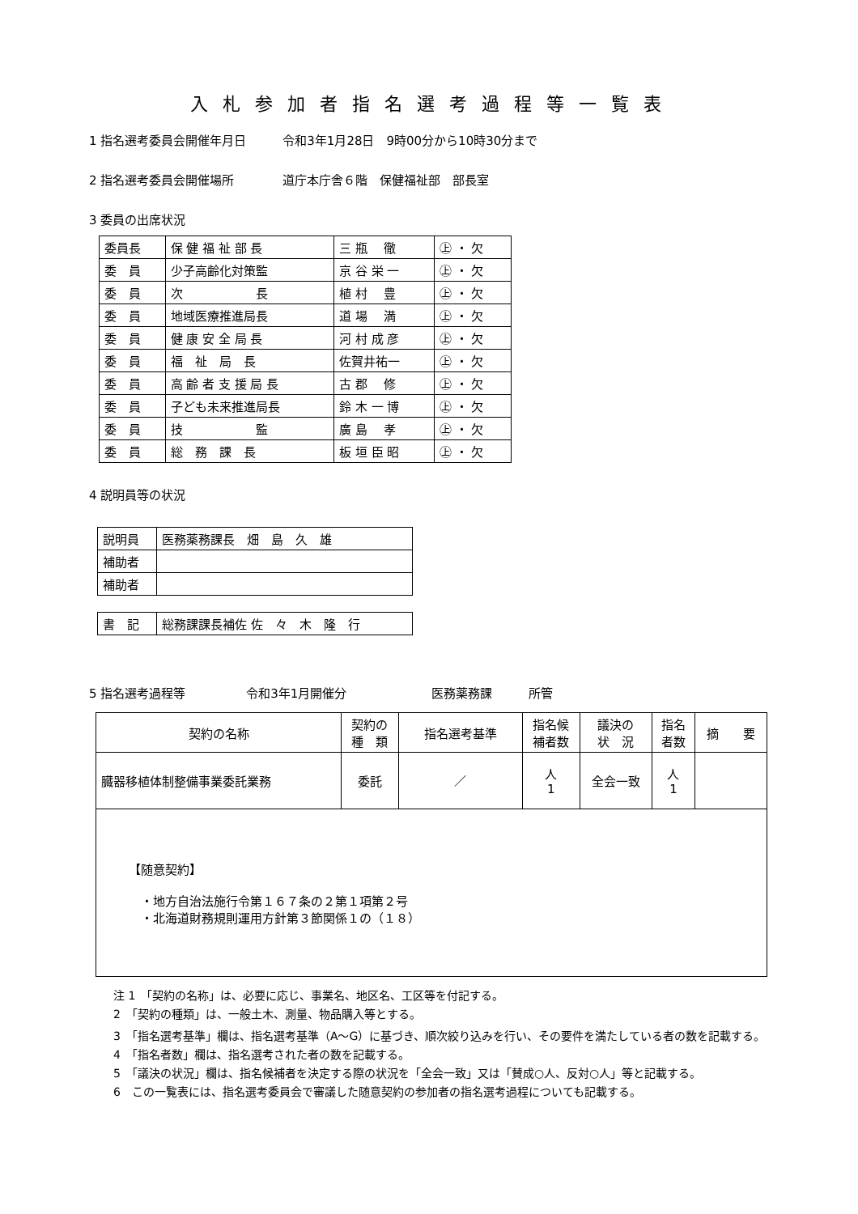入札参加者指名選考過程等一覧表
1 指名選考委員会開催年月日　　　令和3年1月28日　9時00分から10時30分まで
2 指名選考委員会開催場所　　　　道庁本庁舎６階　保健福祉部　部長室
3 委員の出席状況
| 委員長 | 保 健 福 祉 部 長 | 三 瓶 徹 | ㊤ ・ 欠 |
| 委 員 | 少子高齢化対策監 | 京 谷 栄 一 | ㊤ ・ 欠 |
| 委 員 | 次 長 | 植 村 豊 | ㊤ ・ 欠 |
| 委 員 | 地域医療推進局長 | 道 場 満 | ㊤ ・ 欠 |
| 委 員 | 健 康 安 全 局 長 | 河 村 成 彦 | ㊤ ・ 欠 |
| 委 員 | 福 祉 局 長 | 佐賀井祐一 | ㊤ ・ 欠 |
| 委 員 | 高 齢 者 支 援 局 長 | 古 郡 修 | ㊤ ・ 欠 |
| 委 員 | 子ども未来推進局長 | 鈴 木 一 博 | ㊤ ・ 欠 |
| 委 員 | 技 監 | 廣 島 孝 | ㊤ ・ 欠 |
| 委 員 | 総 務 課 長 | 板 垣 臣 昭 | ㊤ ・ 欠 |
4 説明員等の状況
| 説明員 | 医務薬務課長 畑 島 久 雄 |
| 補助者 | |
| 補助者 | |
| 書 記 | 総務課課長補佐 佐 々 木 隆 行 |
5 指名選考過程等　　　　　令和3年1月開催分　　　　　　　医務薬務課　　　所管
| 契約の名称 | 契約の 種 類 | 指名選考基準 | 指名候 補者数 | 議決の 状 況 | 指名 者数 | 摘 要 |
| --- | --- | --- | --- | --- | --- | --- |
| 臓器移植体制整備事業委託業務 | 委託 | ／ | 人 1 | 全会一致 | 人 1 | |
| 【随意契約】 ・地方自治法施行令第１６７条の２第１項第２号 ・北海道財務規則運用方針第３節関係１の（１８） | | | | | | |
注 1　「契約の名称」は、必要に応じ、事業名、地区名、工区等を付記する。
2　「契約の種類」は、一般土木、測量、物品購入等とする。
3　「指名選考基準」欄は、指名選考基準（A～G）に基づき、順次絞り込みを行い、その要件を満たしている者の数を記載する。
4　「指名者数」欄は、指名選考された者の数を記載する。
5　「議決の状況」欄は、指名候補者を決定する際の状況を「全会一致」又は「賛成○人、反対○人」等と記載する。
6　この一覧表には、指名選考委員会で審議した随意契約の参加者の指名選考過程についても記載する。